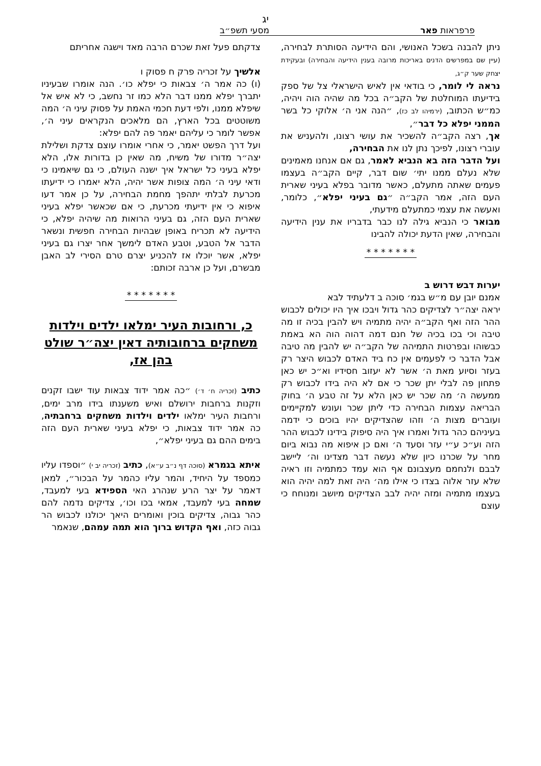יג
פרפראות פאר מסעי תשפ״ב
ניתן להבנה בשכל האנושי, והם הידיעה הסותרת לבחירה, (עיין שם במפרשים הדנים באריכות מרובה בענין הידיעה והבחירה) ובעקידת יצחק שער ק״ג,
נראה לי לומר, כי בודאי אין לאיש הישראלי צל של ספק בידיעתו המוחלטת של הקב״ה בכל מה שהיה הוה ויהיה, כמ״ש הכתוב, (ירמיהו לב כז), ״הנה אני ה׳ אלוקי כל בשר הממני יפלא כל דבר״,
אך, רצה הקב״ה להשכיר את עושי רצונו, ולהעניש את עוברי רצונו, לפיכך נתן לנו את הבחירה,
ועל הדבר הזה בא הנביא לאמר, גם אם אנחנו מאמינים שלא נעלם ממנו יתי׳ שום דבר, קיים הקב״ה בעצמו פעמים שאתה מתעלם, כאשר מדובר בפלא בעיני שארית העם הזה, אמר הקב״ה ״גם בעיני יפלא״, כלומר, ואעשה את עצמי כמתעלם מידעתי,
מבואר כי הנביא גילה לנו כבר בדבריו את ענין הידיעה והבחירה, שאין הדעת יכולה להבינו
* * * * * * *
יערות דבש דרוש ב
אמנם יובן עם מ״ש בגמ׳ סוכה ב דלעתיד לבא
יראה יצה״ר לצדיקים כהר גדול ויבכו איך היו יכולים לכבוש ההר הזה ואף הקב״ה יהיה מתמיה ויש להבין בכיה זו מה טיבה וכי בכו בכיה של חנם דמה דהוה הוה הא באמת כבשוהו ובפרטות התמיהה של הקב״ה יש להבין מה טיבה אבל הדבר כי לפעמים אין כח ביד האדם לכבוש היצר רק בעזר וסיוע מאת ה׳ אשר לא יעזוב חסידיו וא״כ יש כאן פתחון פה לבלי יתן שכר כי אם לא היה בידו לכבוש רק ממעשה ה׳ מה שכר יש כאן הלא על זה טבע ה׳ בחוק הבריאה עצמות הבחירה כדי ליתן שכר ועונש למקיימים ועוברים מצות ה׳ וזהו שהצדיקים יהיו בוכים כי ידמה בעיניהם כהר גדול ואמרו איך היה סיפוק בידינו לכבוש ההר הזה וע״כ ע״י עזר וסעד ה׳ ואם כן איפוא מה נבוא ביום מחר על שכרנו כיון שלא נעשה דבר מצדינו וה׳ ליישב לבבם ולנחמם מעצבונם אף הוא עמד כמתמיה וזו ראיה שלא עזר אלוה בצדו כי אילו מה׳ היה זאת למה יהיה הוא בעצמו מתמיה ומזה יהיה לבב הצדיקים מיושב ומנוחח כי עוצם
צדקתם פעל זאת שכרם הרבה מאד וישגה אחריתם
אלשיך על זכריה פרק ח פסוק ו
(ו) כה אמר ה׳ צבאות כי יפלא כו׳. הנה אומרו שבעיניו יתברך יפלא ממנו דבר הלא כמו זר נחשב, כי לא איש אל שיפלא ממנו, ולפי דעת חכמי האמת על פסוק עיני ה׳ המה משוטטים בכל הארץ, הם מלאכים הנקראים עיני ה׳, אפשר לומר כי עליהם יאמר פה להם יפלא:
ועל דרך הפשט יאמר, כי אחרי אומרו עוצם צדקת ושלילת יצה״ר מדורו של משיח, מה שאין כן בדורות אלו, הלא יפלא בעיני כל ישראל איך ישנה העולם, כי גם שיאמינו כי ודאי עיני ה׳ המה צופות אשר יהיה, הלא יאמרו כי ידיעתו מכרעת לבלתי יתהפך מחמת הבחירה, על כן אמר דעו איפוא כי אין ידיעתי מכרעת, כי אם שכאשר יפלא בעיני שארית העם הזה, גם בעיני הרואות מה שיהיה יפלא, כי הידיעה לא תכריח באופן שבהיות הבחירה חפשית ונשאר הדבר אל הטבע, וטבע האדם לימשך אחר יצרו גם בעיני יפלא, אשר יוכלו אז להכניע יצרם טרם הסירי לב האבן מבשרם, ועל כן ארבה זכותם:
* * * * * * *
כ, ורחובות העיר ימלאו ילדים וילדות משחקים ברחובותיה דאין יצה״ר שולט בהן אז,
כתיב (זכריה ח׳ ד׳) ״כה אמר ידוד צבאות עוד ישבו זקנים וזקנות ברחבות ירושלם ואיש משענתו בידו מרב ימים, ורחבות העיר ימלאו ילדים וילדות משחקים ברחבתיה, כה אמר ידוד צבאות, כי יפלא בעיני שארית העם הזה בימים ההם גם בעיני יפלא״,
איתא בגמרא (סוכה דף נ״ב ע״א), כתיב (זכריה יב י) ״וספדו עליו כמספד על היחיד, והמר עליו כהמר על הבכור״, למאן דאמר על יצר הרע שנהרג האי הספידא בעי למעבד, שמחה בעי למעבד, אמאי בכו וכו׳, צדיקים נדמה להם כהר גבוה, צדיקים בוכין ואומרים היאך יכולנו לכבוש הר גבוה כזה, ואף הקדוש ברוך הוא תמה עמהם, שנאמר